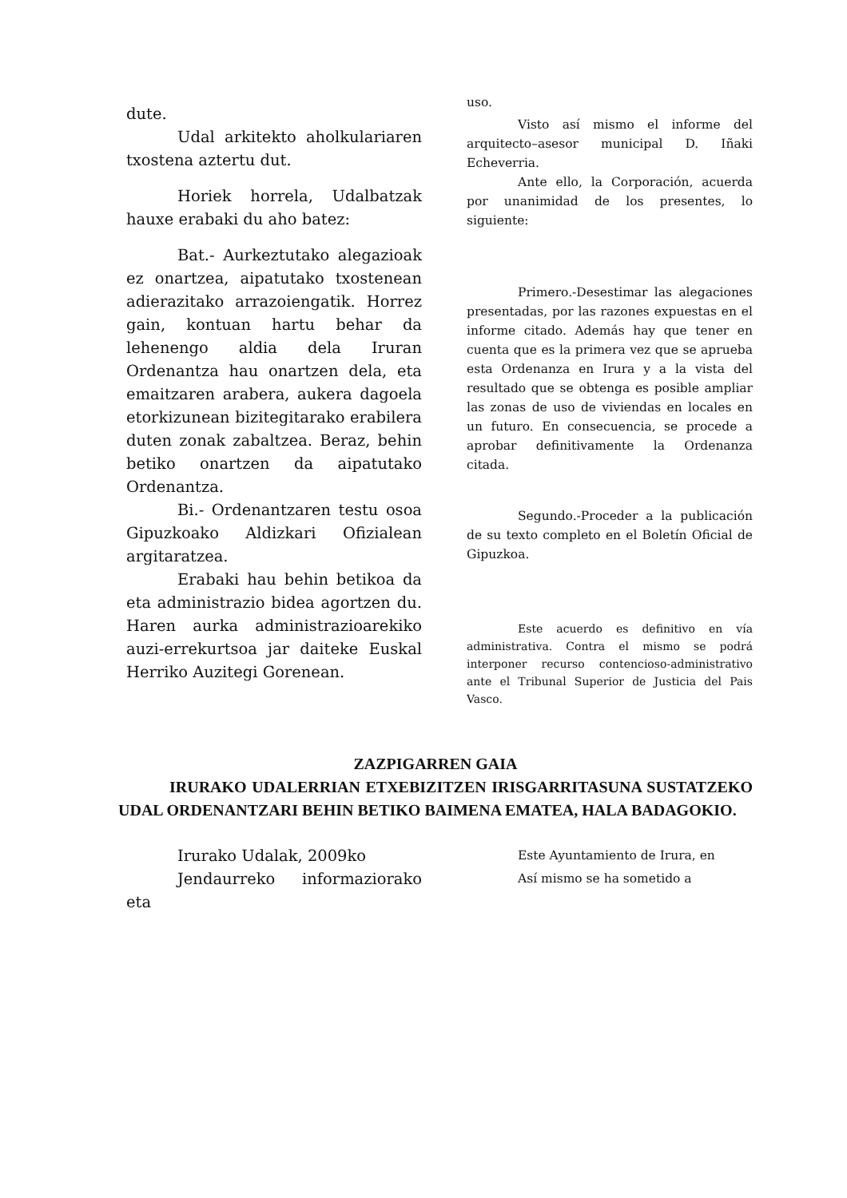dute.
Udal arkitekto aholkulariaren txostena aztertu dut.
Horiek horrela, Udalbatzak hauxe erabaki du aho batez:
Bat.- Aurkeztutako alegazioak ez onartzea, aipatutako txostenean adierazitako arrazoiengatik. Horrez gain, kontuan hartu behar da lehenengo aldia dela Iruran Ordenantza hau onartzen dela, eta emaitzaren arabera, aukera dagoela etorkizunean bizitegitarako erabilera duten zonak zabaltzea. Beraz, behin betiko onartzen da aipatutako Ordenantza.
Bi.- Ordenantzaren testu osoa Gipuzkoako Aldizkari Ofizialean argitaratzea.
Erabaki hau behin betikoa da eta administrazio bidea agortzen du. Haren aurka administrazioarekiko auzi-errekurtsoa jar daiteke Euskal Herriko Auzitegi Gorenean.
uso.
Visto así mismo el informe del arquitecto–asesor municipal D. Iñaki Echeverria.
Ante ello, la Corporación, acuerda por unanimidad de los presentes, lo siguiente:
Primero.-Desestimar las alegaciones presentadas, por las razones expuestas en el informe citado. Además hay que tener en cuenta que es la primera vez que se aprueba esta Ordenanza en Irura y a la vista del resultado que se obtenga es posible ampliar las zonas de uso de viviendas en locales en un futuro. En consecuencia, se procede a aprobar definitivamente la Ordenanza citada.
Segundo.-Proceder a la publicación de su texto completo en el Boletín Oficial de Gipuzkoa.
Este acuerdo es definitivo en vía administrativa. Contra el mismo se podrá interponer recurso contencioso-administrativo ante el Tribunal Superior de Justicia del Pais Vasco.
ZAZPIGARREN GAIA
IRURAKO UDALERRIAN ETXEBIZITZEN IRISGARRITASUNA SUSTATZEKO UDAL ORDENANTZARI BEHIN BETIKO BAIMENA EMATEA, HALA BADAGOKIO.
Irurako Udalak, 2009ko
Jendaurreko informaziorako eta
Este Ayuntamiento de Irura, en
Así mismo se ha sometido a